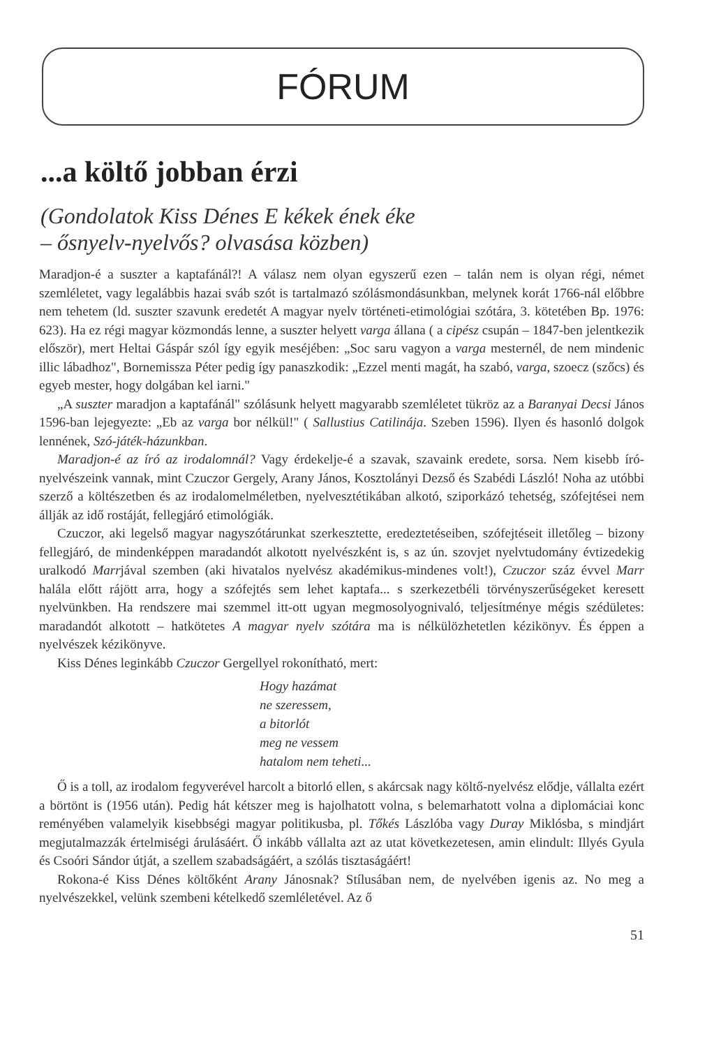FÓRUM
...a költő jobban érzi
(Gondolatok Kiss Dénes E kékek ének éke
– ősnyelv-nyelvős? olvasása közben)
Maradjon-é a suszter a kaptafánál?! A válasz nem olyan egyszerű ezen – talán nem is olyan régi, német szemléletet, vagy legalábbis hazai sváb szót is tartalmazó szólásmondásunkban, melynek korát 1766-nál előbbre nem tehetem (ld. suszter szavunk eredetét A magyar nyelv történeti-etimológiai szótára, 3. kötetében Bp. 1976: 623). Ha ez régi magyar közmondás lenne, a suszter helyett varga állana ( a cipész csupán – 1847-ben jelentkezik először), mert Heltai Gáspár szól így egyik meséjében: „Soc saru vagyon a varga mesternél, de nem mindenic illic lábadhoz", Bornemissza Péter pedig így panaszkodik: „Ezzel menti magát, ha szabó, varga, szoecz (szőcs) és egyeb mester, hogy dolgában kel iarni."
„A suszter maradjon a kaptafánál" szólásunk helyett magyarabb szemléletet tükröz az a Baranyai Decsi János 1596-ban lejegyezte: „Eb az varga bor nélkül!" ( Sallustius Catilinája. Szeben 1596). Ilyen és hasonló dolgok lennének, Szó-játék-házunkban.
Maradjon-é az író az irodalomnál? Vagy érdekelje-é a szavak, szavaink eredete, sorsa. Nem kisebb író-nyelvészeink vannak, mint Czuczor Gergely, Arany János, Kosztolányi Dezső és Szabédi László! Noha az utóbbi szerző a költészetben és az irodalomelméletben, nyelvesztétikában alkotó, sziporkázó tehetség, szófejtései nem állják az idő rostáját, fellegjáró etimológiák.
Czuczor, aki legelső magyar nagyszótárunkat szerkesztette, eredeztetéseiben, szófejtéseit illetőleg – bizony fellegjáró, de mindenképpen maradandót alkotott nyelvészként is, s az ún. szovjet nyelvtudomány évtizedekig uralkodó Marrjával szemben (aki hivatalos nyelvész akadémikus-mindenes volt!), Czuczor száz évvel Marr halála előtt rájött arra, hogy a szófejtés sem lehet kaptafa... s szerkezetbéli törvényszerűségeket keresett nyelvünkben. Ha rendszere mai szemmel itt-ott ugyan megmosolyognivaló, teljesítménye mégis szédületes: maradandót alkotott – hatkötetes A magyar nyelv szótára ma is nélkülözhetetlen kézikönyv. És éppen a nyelvészek kézikönyve.
Kiss Dénes leginkább Czuczor Gergellyel rokonítható, mert:
Hogy hazámat
ne szeressem,
a bitorlót
meg ne vessem
hatalom nem teheti...
Ő is a toll, az irodalom fegyverével harcolt a bitorló ellen, s akárcsak nagy költő-nyelvész elődje, vállalta ezért a börtönt is (1956 után). Pedig hát kétszer meg is hajolhatott volna, s belemarhatott volna a diplomáciai konc reményében valamelyik kisebbségi magyar politikusba, pl. Tőkés Lászlóba vagy Duray Miklósba, s mindjárt megjutalmazzák értelmiségi árulásáért. Ő inkább vállalta azt az utat következetesen, amin elindult: Illyés Gyula és Csoóri Sándor útját, a szellem szabadságáért, a szólás tisztaságáért!
Rokona-é Kiss Dénes költőként Arany Jánosnak? Stílusában nem, de nyelvében igenis az. No meg a nyelvészekkel, velünk szembeni kételkedő szemléletével. Az ő
51